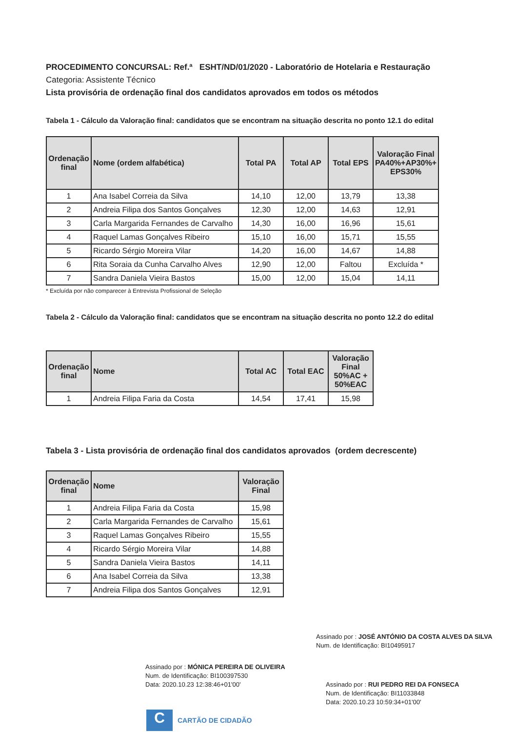PROCEDIMENTO CONCURSAL: Ref.ª ESHT/ND/01/2020 - Laboratório de Hotelaria e Restauração
Categoria: Assistente Técnico
Lista provisória de ordenação final dos candidatos aprovados em todos os métodos
Tabela 1 - Cálculo da Valoração final: candidatos que se encontram na situação descrita no ponto 12.1 do edital
| Ordenação final | Nome (ordem alfabética) | Total PA | Total AP | Total EPS | Valoração Final PA40%+AP30%+ EPS30% |
| --- | --- | --- | --- | --- | --- |
| 1 | Ana Isabel Correia da Silva | 14,10 | 12,00 | 13,79 | 13,38 |
| 2 | Andreia Filipa dos Santos Gonçalves | 12,30 | 12,00 | 14,63 | 12,91 |
| 3 | Carla Margarida Fernandes de Carvalho | 14,30 | 16,00 | 16,96 | 15,61 |
| 4 | Raquel Lamas Gonçalves Ribeiro | 15,10 | 16,00 | 15,71 | 15,55 |
| 5 | Ricardo Sérgio Moreira Vilar | 14,20 | 16,00 | 14,67 | 14,88 |
| 6 | Rita Soraia da Cunha Carvalho Alves | 12,90 | 12,00 | Faltou | Excluída * |
| 7 | Sandra Daniela Vieira Bastos | 15,00 | 12,00 | 15,04 | 14,11 |
* Excluída por não comparecer à Entrevista Profissional de Seleção
Tabela 2 - Cálculo da Valoração final: candidatos que se encontram na situação descrita no ponto 12.2 do edital
| Ordenação final | Nome | Total AC | Total EAC | Valoração Final 50%AC + 50%EAC |
| --- | --- | --- | --- | --- |
| 1 | Andreia Filipa Faria da Costa | 14,54 | 17,41 | 15,98 |
Tabela 3 - Lista provisória de ordenação final dos candidatos aprovados (ordem decrescente)
| Ordenação final | Nome | Valoração Final |
| --- | --- | --- |
| 1 | Andreia Filipa Faria da Costa | 15,98 |
| 2 | Carla Margarida Fernandes de Carvalho | 15,61 |
| 3 | Raquel Lamas Gonçalves Ribeiro | 15,55 |
| 4 | Ricardo Sérgio Moreira Vilar | 14,88 |
| 5 | Sandra Daniela Vieira Bastos | 14,11 |
| 6 | Ana Isabel Correia da Silva | 13,38 |
| 7 | Andreia Filipa dos Santos Gonçalves | 12,91 |
Assinado por : JOSÉ ANTÓNIO DA COSTA ALVES DA SILVA
Num. de Identificação: BI10495917
Assinado por : MÓNICA PEREIRA DE OLIVEIRA
Num. de Identificação: BI100397530
Data: 2020.10.23 12:38:46+01'00'
Assinado por : RUI PEDRO REI DA FONSECA
Num. de Identificação: BI11033848
Data: 2020.10.23 10:59:34+01'00'
C
CARTÃO DE CIDADÃO